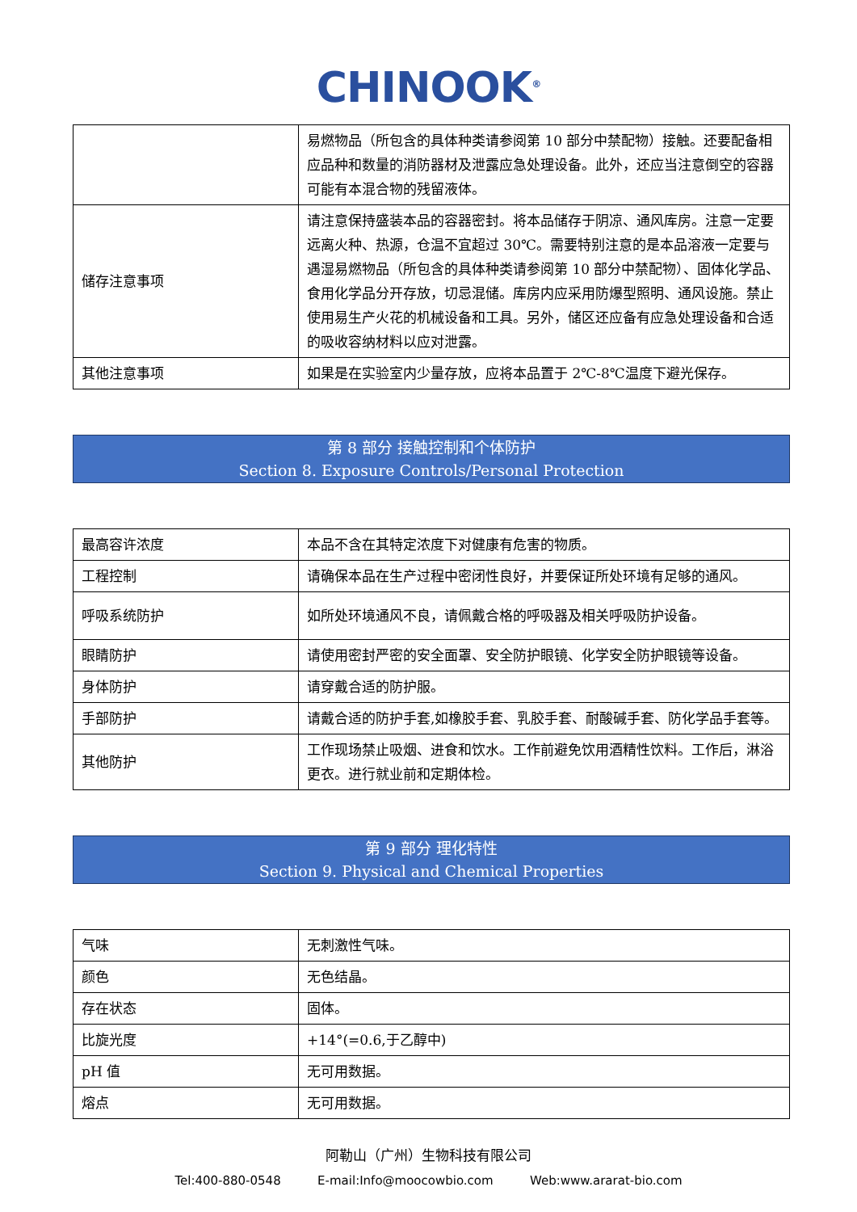CHINOOK<sup>®</sup>
| | 易燃物品（所包含的具体种类请参阅第 10 部分中禁配物）接触。还要配备相应品种和数量的消防器材及泄露应急处理设备。此外，还应当注意倒空的容器可能有本混合物的残留液体。 |
| 储存注意事项 | 请注意保持盛装本品的容器密封。将本品储存于阴凉、通风库房。注意一定要远离火种、热源，仓温不宜超过 30℃。需要特别注意的是本品溶液一定要与遇湿易燃物品（所包含的具体种类请参阅第 10 部分中禁配物）、固体化学品、食用化学品分开存放，切忌混储。库房内应采用防爆型照明、通风设施。禁止使用易生产火花的机械设备和工具。另外，储区还应备有应急处理设备和合适的吸收容纳材料以应对泄露。 |
| 其他注意事项 | 如果是在实验室内少量存放，应将本品置于 2℃-8℃温度下避光保存。 |
第 8 部分 接触控制和个体防护
Section 8. Exposure Controls/Personal Protection
| 最高容许浓度 | 本品不含在其特定浓度下对健康有危害的物质。 |
| 工程控制 | 请确保本品在生产过程中密闭性良好，并要保证所处环境有足够的通风。 |
| 呼吸系统防护 | 如所处环境通风不良，请佩戴合格的呼吸器及相关呼吸防护设备。 |
| 眼睛防护 | 请使用密封严密的安全面罩、安全防护眼镜、化学安全防护眼镜等设备。 |
| 身体防护 | 请穿戴合适的防护服。 |
| 手部防护 | 请戴合适的防护手套,如橡胶手套、乳胶手套、耐酸碱手套、防化学品手套等。 |
| 其他防护 | 工作现场禁止吸烟、进食和饮水。工作前避免饮用酒精性饮料。工作后，淋浴更衣。进行就业前和定期体检。 |
第 9 部分 理化特性
Section 9. Physical and Chemical Properties
| 气味 | 无刺激性气味。 |
| 颜色 | 无色结晶。 |
| 存在状态 | 固体。 |
| 比旋光度 | +14°(=0.6,于乙醇中) |
| pH 值 | 无可用数据。 |
| 熔点 | 无可用数据。 |
阿勒山（广州）生物科技有限公司
Tel:400-880-0548 E-mail:Info@moocowbio.com Web:www.ararat-bio.com